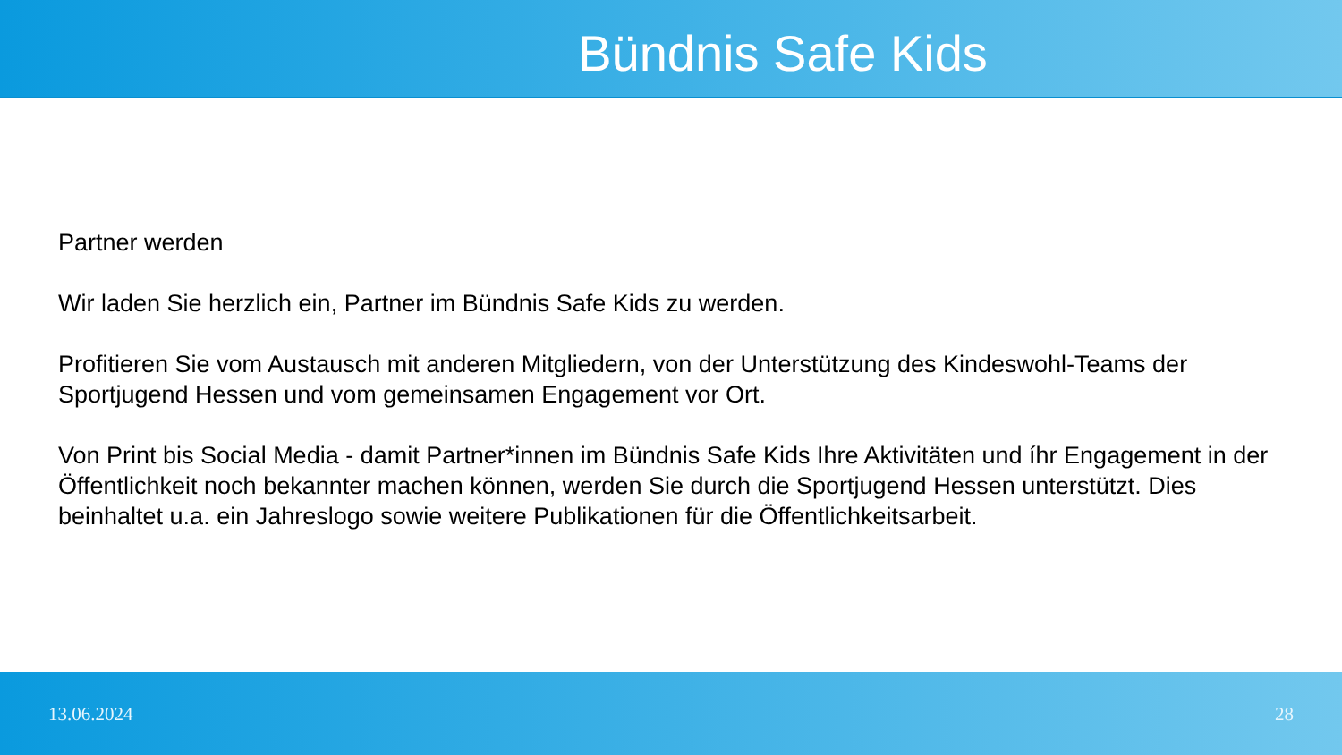Bündnis Safe Kids
Partner werden
Wir laden Sie herzlich ein, Partner im Bündnis Safe Kids zu werden.
Profitieren Sie vom Austausch mit anderen Mitgliedern, von der Unterstützung des Kindeswohl-Teams der Sportjugend Hessen und vom gemeinsamen Engagement vor Ort.
Von Print bis Social Media - damit Partner*innen im Bündnis Safe Kids Ihre Aktivitäten und íhr Engagement in der Öffentlichkeit noch bekannter machen können, werden Sie durch die Sportjugend Hessen unterstützt. Dies beinhaltet u.a. ein Jahreslogo sowie weitere Publikationen für die Öffentlichkeitsarbeit.
13.06.2024 28